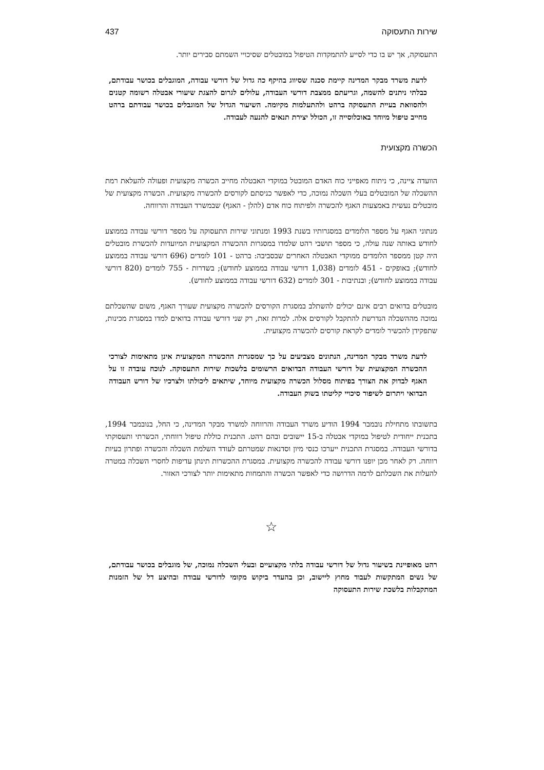שירות התעסוקה 437
התעסוקה, אך יש בו כדי לסייע להתמקדות הטיפול במובטלים שסיכויי השמתם סבירים יותר.
לדעת משרד מבקר המדינה קיימת סכנה שסיווג בהיקף כה גדול של דורשי עבודה, המוגבלים בכושר עבודתם, כבלתי ניתנים להשמה, וגריעתם ממצבת דורשי העבודה, עלולים לגרום להצגת שיעורי אבטלה רשומה קטנים ולהסוואת בעיית התעסוקה ברהט ולהתעלמות מקיומה. השיעור הגדול של המוגבלים בכושר עבודתם ברהט מחייב טיפול מיוחד באוכלוסייה זו, הכולל יצירת תנאים להנעה לעבודה.
הכשרה מקצועית
הוועדה ציינה, כי ניתוח מאפייני כוח האדם המובטל במוקדי האבטלה מחייב הכשרה מקצועית ופעולה להעלאת רמת ההשכלה של המובטלים בעלי השכלה נמוכה, כדי לאפשר כניסתם לקורסים להכשרה מקצועית. הכשרה מקצועית של מובטלים נעשית באמצעות האגף להכשרה ולפיתוח כוח אדם (להלן - האגף) שבמשרד העבודה והרווחה.
מנתוני האגף על מספר הלומדים במסגרותיו בשנת 1993 ומנתוני שירות התעסוקה על מספר דורשי עבודה בממוצע לחודש באותה שנה עולה, כי מספר תושבי רהט שלמדו במסגרות ההכשרה המקצועית המיועדות להכשרת מובטלים היה קטן ממספר הלומדים ממוקדי האבטלה האחרים שבסביבה: ברהט - 101 לומדים (696 דורשי עבודה בממוצע לחודש); באופקים - 451 לומדים (1,038 דורשי עבודה בממוצע לחודש); בשדרות - 755 לומדים (820 דורשי עבודה בממוצע לחודש); ובנתיבות - 301 לומדים (632 דורשי עבודה בממוצע לחודש).
מובטלים בדואים רבים אינם יכולים להשתלב במסגרת הקורסים להכשרה מקצועית שעורך האגף, משום שהשכלתם נמוכה מההשכלה הנדרשת להתקבל לקורסים אלה. למרות זאת, רק שני דורשי עבודה בדואים למדו במסגרת מכינות, שתפקידן להכשיר לומדים לקראת קורסים להכשרה מקצועית.
לדעת משרד מבקר המדינה, הנתונים מצביעים על כך שמסגרות ההכשרה המקצועית אינן מתאימות לצורכי ההכשרה המקצועית של דורשי העבודה הבדואים הרשומים בלשכות שירות התעסוקה. לנוכח עובדה זו על האגף לבדוק את הצורך בפיתוח מסלול הכשרה מקצועית מיוחד, שיתאים ליכולתו ולצרכיו של דורש העבודה הבדואי ויתרום לשיפור סיכויי קליטתו בשוק העבודה.
בתשובתו מתחילת נובמבר 1994 הודיע משרד העבודה והרווחה למשרד מבקר המדינה, כי החל, בנובמבר 1994, בתכנית ייחודית לטיפול במוקדי אבטלה ב-15 יישובים ובהם רהט. התכנית כוללת טיפול רווחתי, הכשרתי ותעסוקתי בדורשי העבודה. במסגרת התכנית ייערכו כנסי מיון וסדנאות שמטרתם לעודד השלמת השכלה והכשרה ופתרון בעיות רווחה. רק לאחר מכן יופנו דורשי עבודה להכשרה מקצועית. במסגרת ההכשרות תינתן עדיפות לחסרי השכלה במטרה להעלות את השכלתם לרמה הדרושה כדי לאפשר הכשרה והתמחות מתאימות יותר לצורכי האזור.
☆
רהט מאופיינת בשיעור גדול של דורשי עבודה בלתי מקצועיים ובעלי השכלה נמוכה, של מוגבלים בכושר עבודתם, של נשים המתקשות לעבוד מחוץ ליישוב, וכן בהעדר ביקוש מקומי לדורשי עבודה ובהיצע דל של הזמנות המתקבלות בלשכת שירות התעסוקה